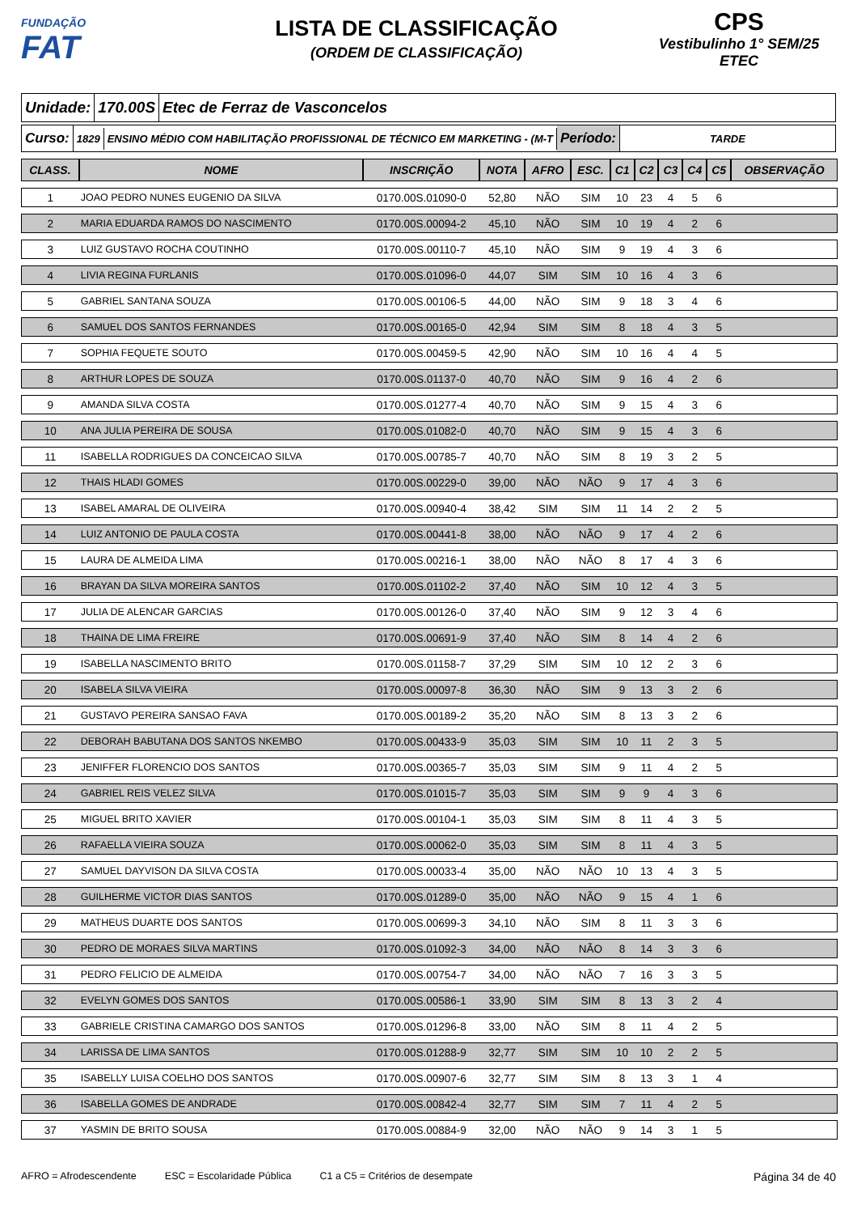FUNDAÇÃO
FAT
LISTA DE CLASSIFICAÇÃO
(ORDEM DE CLASSIFICAÇÃO)
CPS
Vestibulinho 1° SEM/25
ETEC
Unidade: 170.00S Etec de Ferraz de Vasconcelos
Curso:
1829
ENSINO MÉDIO COM HABILITAÇÃO PROFISSIONAL DE TÉCNICO EM MARKETING - (M-T
Período:
TARDE
| CLASS. | NOME | INSCRIÇÃO | NOTA | AFRO | ESC. | C1 | C2 | C3 | C4 | C5 | OBSERVAÇÃO |
| --- | --- | --- | --- | --- | --- | --- | --- | --- | --- | --- | --- |
| 1 | JOAO PEDRO NUNES EUGENIO DA SILVA | 0170.00S.01090-0 | 52,80 | NÃO | SIM | 10 | 23 | 4 | 5 | 6 | |
| 2 | MARIA EDUARDA RAMOS DO NASCIMENTO | 0170.00S.00094-2 | 45,10 | NÃO | SIM | 10 | 19 | 4 | 2 | 6 | |
| 3 | LUIZ GUSTAVO ROCHA COUTINHO | 0170.00S.00110-7 | 45,10 | NÃO | SIM | 9 | 19 | 4 | 3 | 6 | |
| 4 | LIVIA REGINA FURLANIS | 0170.00S.01096-0 | 44,07 | SIM | SIM | 10 | 16 | 4 | 3 | 6 | |
| 5 | GABRIEL SANTANA SOUZA | 0170.00S.00106-5 | 44,00 | NÃO | SIM | 9 | 18 | 3 | 4 | 6 | |
| 6 | SAMUEL DOS SANTOS FERNANDES | 0170.00S.00165-0 | 42,94 | SIM | SIM | 8 | 18 | 4 | 3 | 5 | |
| 7 | SOPHIA FEQUETE SOUTO | 0170.00S.00459-5 | 42,90 | NÃO | SIM | 10 | 16 | 4 | 4 | 5 | |
| 8 | ARTHUR LOPES DE SOUZA | 0170.00S.01137-0 | 40,70 | NÃO | SIM | 9 | 16 | 4 | 2 | 6 | |
| 9 | AMANDA SILVA COSTA | 0170.00S.01277-4 | 40,70 | NÃO | SIM | 9 | 15 | 4 | 3 | 6 | |
| 10 | ANA JULIA PEREIRA DE SOUSA | 0170.00S.01082-0 | 40,70 | NÃO | SIM | 9 | 15 | 4 | 3 | 6 | |
| 11 | ISABELLA RODRIGUES DA CONCEICAO SILVA | 0170.00S.00785-7 | 40,70 | NÃO | SIM | 8 | 19 | 3 | 2 | 5 | |
| 12 | THAIS HLADI GOMES | 0170.00S.00229-0 | 39,00 | NÃO | NÃO | 9 | 17 | 4 | 3 | 6 | |
| 13 | ISABEL AMARAL DE OLIVEIRA | 0170.00S.00940-4 | 38,42 | SIM | SIM | 11 | 14 | 2 | 2 | 5 | |
| 14 | LUIZ ANTONIO DE PAULA COSTA | 0170.00S.00441-8 | 38,00 | NÃO | NÃO | 9 | 17 | 4 | 2 | 6 | |
| 15 | LAURA DE ALMEIDA LIMA | 0170.00S.00216-1 | 38,00 | NÃO | NÃO | 8 | 17 | 4 | 3 | 6 | |
| 16 | BRAYAN DA SILVA MOREIRA SANTOS | 0170.00S.01102-2 | 37,40 | NÃO | SIM | 10 | 12 | 4 | 3 | 5 | |
| 17 | JULIA DE ALENCAR GARCIAS | 0170.00S.00126-0 | 37,40 | NÃO | SIM | 9 | 12 | 3 | 4 | 6 | |
| 18 | THAINA DE LIMA FREIRE | 0170.00S.00691-9 | 37,40 | NÃO | SIM | 8 | 14 | 4 | 2 | 6 | |
| 19 | ISABELLA NASCIMENTO BRITO | 0170.00S.01158-7 | 37,29 | SIM | SIM | 10 | 12 | 2 | 3 | 6 | |
| 20 | ISABELA SILVA VIEIRA | 0170.00S.00097-8 | 36,30 | NÃO | SIM | 9 | 13 | 3 | 2 | 6 | |
| 21 | GUSTAVO PEREIRA SANSAO FAVA | 0170.00S.00189-2 | 35,20 | NÃO | SIM | 8 | 13 | 3 | 2 | 6 | |
| 22 | DEBORAH BABUTANA DOS SANTOS NKEMBO | 0170.00S.00433-9 | 35,03 | SIM | SIM | 10 | 11 | 2 | 3 | 5 | |
| 23 | JENIFFER FLORENCIO DOS SANTOS | 0170.00S.00365-7 | 35,03 | SIM | SIM | 9 | 11 | 4 | 2 | 5 | |
| 24 | GABRIEL REIS VELEZ SILVA | 0170.00S.01015-7 | 35,03 | SIM | SIM | 9 | 9 | 4 | 3 | 6 | |
| 25 | MIGUEL BRITO XAVIER | 0170.00S.00104-1 | 35,03 | SIM | SIM | 8 | 11 | 4 | 3 | 5 | |
| 26 | RAFAELLA VIEIRA SOUZA | 0170.00S.00062-0 | 35,03 | SIM | SIM | 8 | 11 | 4 | 3 | 5 | |
| 27 | SAMUEL DAYVISON DA SILVA COSTA | 0170.00S.00033-4 | 35,00 | NÃO | NÃO | 10 | 13 | 4 | 3 | 5 | |
| 28 | GUILHERME VICTOR DIAS SANTOS | 0170.00S.01289-0 | 35,00 | NÃO | NÃO | 9 | 15 | 4 | 1 | 6 | |
| 29 | MATHEUS DUARTE DOS SANTOS | 0170.00S.00699-3 | 34,10 | NÃO | SIM | 8 | 11 | 3 | 3 | 6 | |
| 30 | PEDRO DE MORAES SILVA MARTINS | 0170.00S.01092-3 | 34,00 | NÃO | NÃO | 8 | 14 | 3 | 3 | 6 | |
| 31 | PEDRO FELICIO DE ALMEIDA | 0170.00S.00754-7 | 34,00 | NÃO | NÃO | 7 | 16 | 3 | 3 | 5 | |
| 32 | EVELYN GOMES DOS SANTOS | 0170.00S.00586-1 | 33,90 | SIM | SIM | 8 | 13 | 3 | 2 | 4 | |
| 33 | GABRIELE CRISTINA CAMARGO DOS SANTOS | 0170.00S.01296-8 | 33,00 | NÃO | SIM | 8 | 11 | 4 | 2 | 5 | |
| 34 | LARISSA DE LIMA SANTOS | 0170.00S.01288-9 | 32,77 | SIM | SIM | 10 | 10 | 2 | 2 | 5 | |
| 35 | ISABELLY LUISA COELHO DOS SANTOS | 0170.00S.00907-6 | 32,77 | SIM | SIM | 8 | 13 | 3 | 1 | 4 | |
| 36 | ISABELLA GOMES DE ANDRADE | 0170.00S.00842-4 | 32,77 | SIM | SIM | 7 | 11 | 4 | 2 | 5 | |
| 37 | YASMIN DE BRITO SOUSA | 0170.00S.00884-9 | 32,00 | NÃO | NÃO | 9 | 14 | 3 | 1 | 5 | |
AFRO = Afrodescendente ESC = Escolaridade Pública C1 a C5 = Critérios de desempate Página 34 de 40